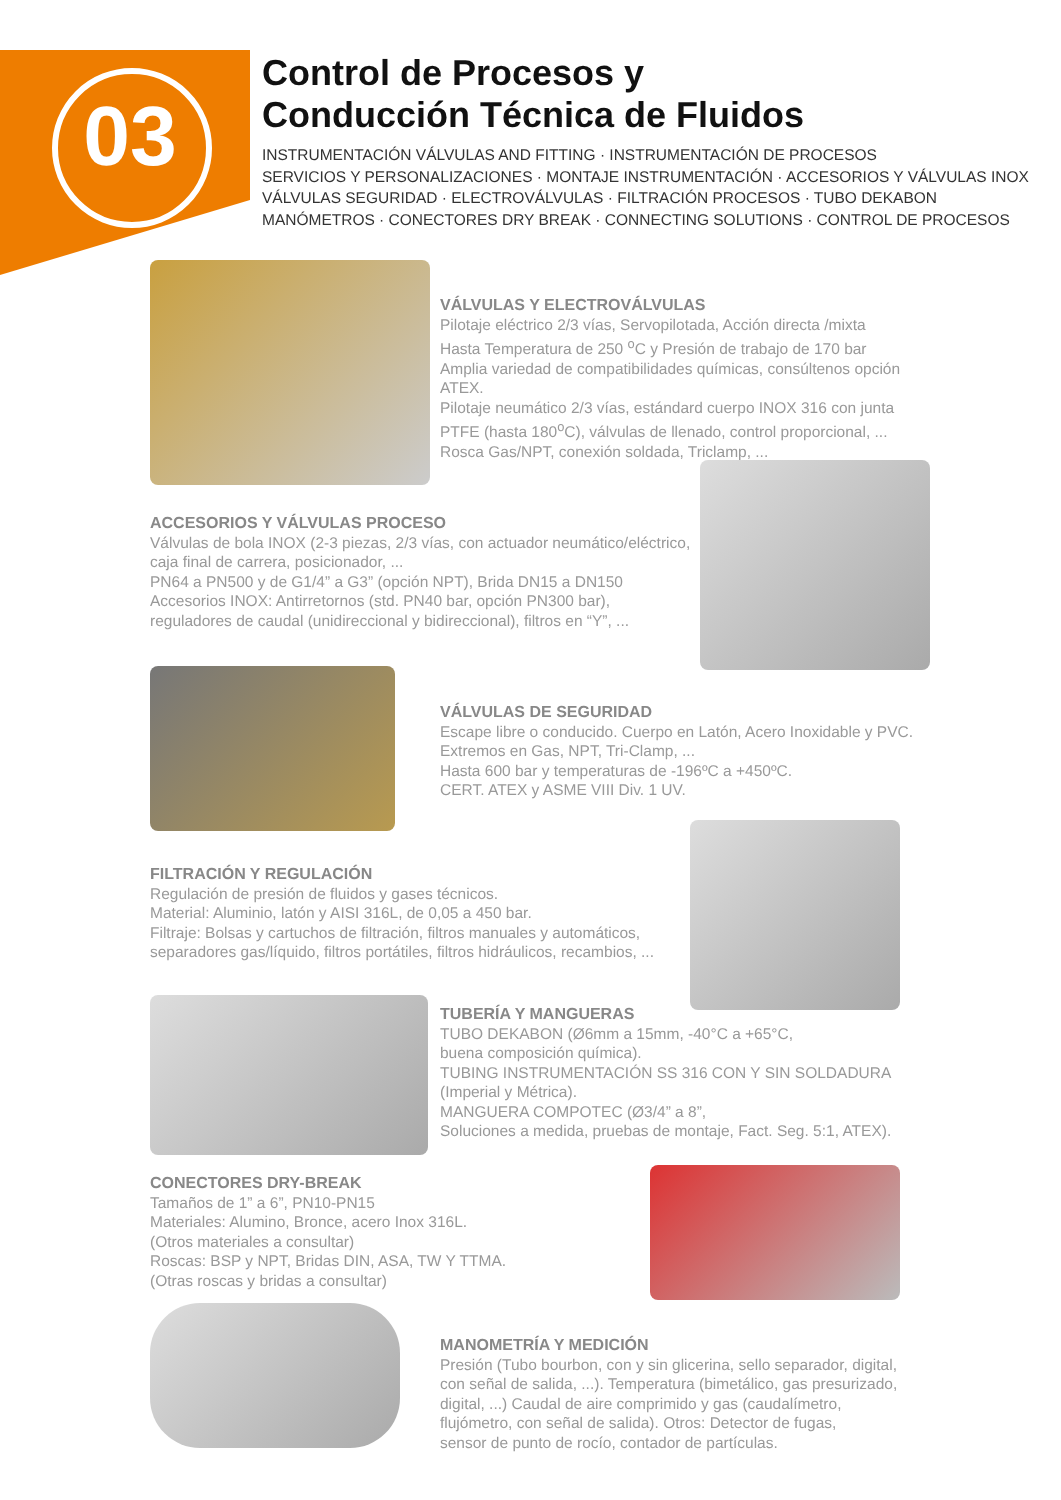03
Control de Procesos y
Conducción Técnica de Fluidos
INSTRUMENTACIÓN VÁLVULAS AND FITTING · INSTRUMENTACIÓN DE PROCESOS
SERVICIOS Y PERSONALIZACIONES · MONTAJE INSTRUMENTACIÓN · ACCESORIOS Y VÁLVULAS INOX
VÁLVULAS SEGURIDAD · ELECTROVÁLVULAS · FILTRACIÓN PROCESOS · TUBO DEKABON
MANÓMETROS · CONECTORES DRY BREAK · CONNECTING SOLUTIONS · CONTROL DE PROCESOS
VÁLVULAS Y ELECTROVÁLVULAS
Pilotaje eléctrico 2/3 vías, Servopilotada, Acción directa /mixta
Hasta Temperatura de 250 <sup>o</sup>C y Presión de trabajo de 170 bar
Amplia variedad de compatibilidades químicas, consúltenos opción
ATEX.
Pilotaje neumático 2/3 vías, estándard cuerpo INOX 316 con junta
PTFE (hasta 180<sup>o</sup>C), válvulas de llenado, control proporcional, ...
Rosca Gas/NPT, conexión soldada, Triclamp, ...
ACCESORIOS Y VÁLVULAS PROCESO
Válvulas de bola INOX (2-3 piezas, 2/3 vías, con actuador neumático/eléctrico,
caja final de carrera, posicionador, ...
PN64 a PN500 y de G1/4” a G3” (opción NPT), Brida DN15 a DN150
Accesorios INOX: Antirretornos (std. PN40 bar, opción PN300 bar),
reguladores de caudal (unidireccional y bidireccional), filtros en “Y”, ...
VÁLVULAS DE SEGURIDAD
Escape libre o conducido. Cuerpo en Latón, Acero Inoxidable y PVC.
Extremos en Gas, NPT, Tri-Clamp, ...
Hasta 600 bar y temperaturas de -196ºC a +450ºC.
CERT. ATEX y ASME VIII Div. 1 UV.
FILTRACIÓN Y REGULACIÓN
Regulación de presión de fluidos y gases técnicos.
Material: Aluminio, latón y AISI 316L, de 0,05 a 450 bar.
Filtraje: Bolsas y cartuchos de filtración, filtros manuales y automáticos,
separadores gas/líquido, filtros portátiles, filtros hidráulicos, recambios, ...
TUBERÍA Y MANGUERAS
TUBO DEKABON (Ø6mm a 15mm, -40°C a +65°C,
buena composición química).
TUBING INSTRUMENTACIÓN SS 316 CON Y SIN SOLDADURA
(Imperial y Métrica).
MANGUERA COMPOTEC (Ø3/4” a 8”,
Soluciones a medida, pruebas de montaje, Fact. Seg. 5:1, ATEX).
CONECTORES DRY-BREAK
Tamaños de 1” a 6”, PN10-PN15
Materiales: Alumino, Bronce, acero Inox 316L.
(Otros materiales a consultar)
Roscas: BSP y NPT, Bridas DIN, ASA, TW Y TTMA.
(Otras roscas y bridas a consultar)
MANOMETRÍA Y MEDICIÓN
Presión (Tubo bourbon, con y sin glicerina, sello separador, digital,
con señal de salida, ...). Temperatura (bimetálico, gas presurizado,
digital, ...) Caudal de aire comprimido y gas (caudalímetro,
flujómetro, con señal de salida). Otros: Detector de fugas,
sensor de punto de rocío, contador de partículas.